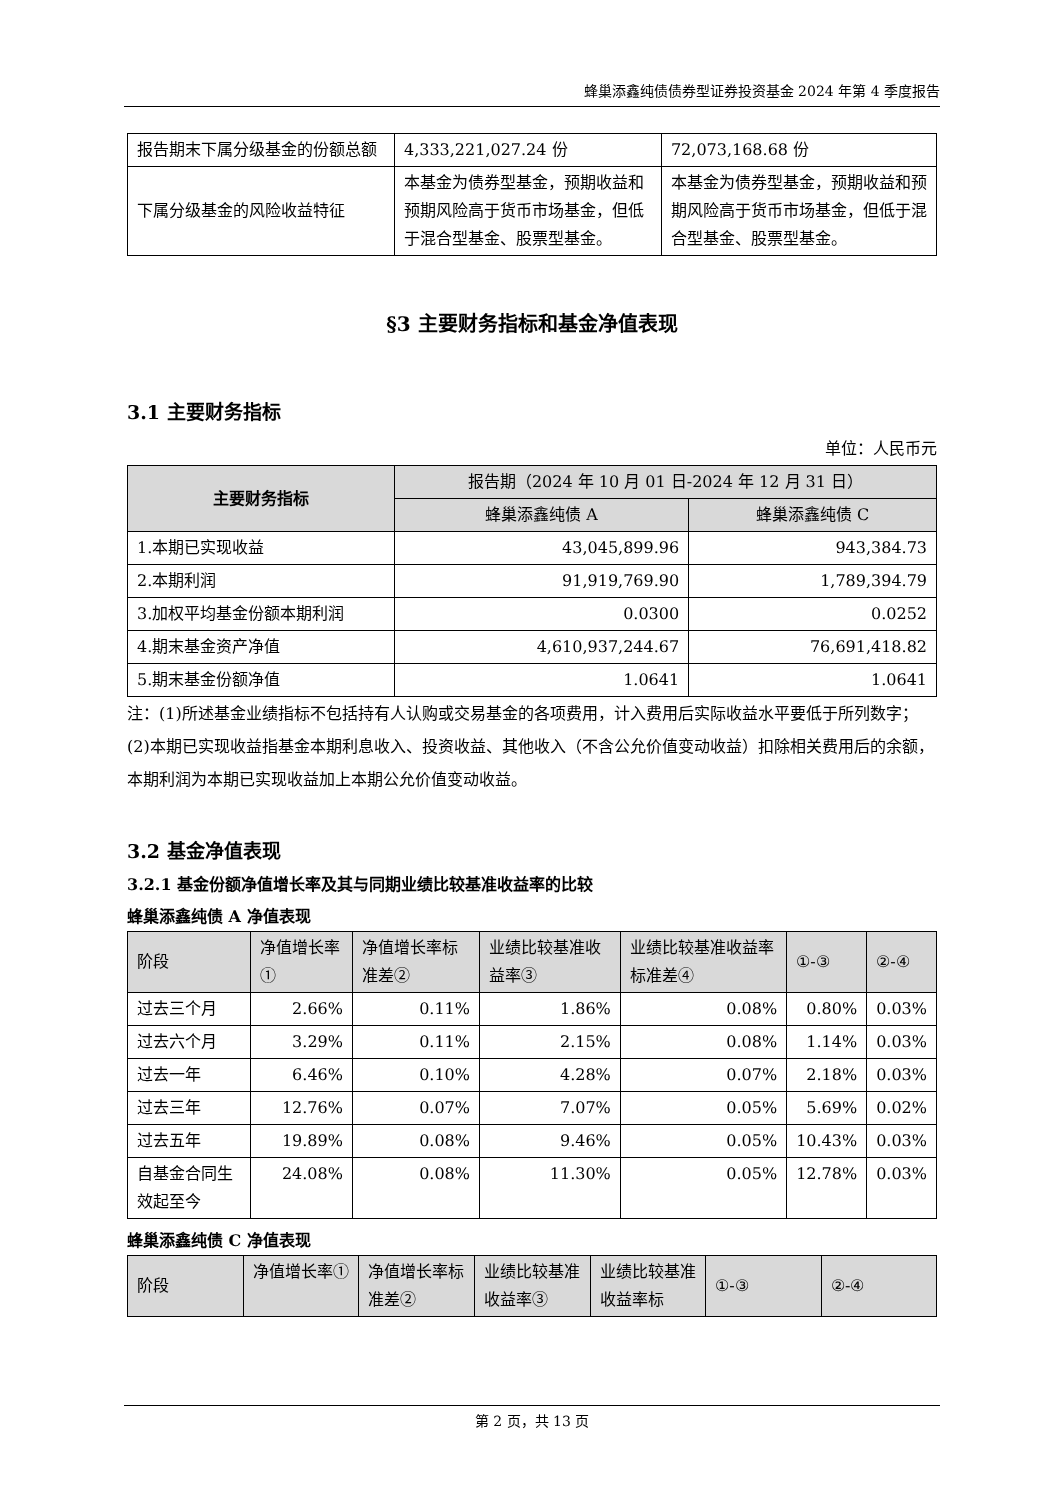蜂巢添鑫纯债债券型证券投资基金 2024 年第 4 季度报告
| 报告期末下属分级基金的份额总额 | 4,333,221,027.24 份 | 72,073,168.68 份 |
| 下属分级基金的风险收益特征 | 本基金为债券型基金，预期收益和预期风险高于货币市场基金，但低于混合型基金、股票型基金。 | 本基金为债券型基金，预期收益和预期风险高于货币市场基金，但低于混合型基金、股票型基金。 |
§3 主要财务指标和基金净值表现
3.1 主要财务指标
单位：人民币元
| 主要财务指标 | 报告期（2024 年 10 月 01 日-2024 年 12 月 31 日） | |
| --- | --- | --- |
| | 蜂巢添鑫纯债 A | 蜂巢添鑫纯债 C |
| 1.本期已实现收益 | 43,045,899.96 | 943,384.73 |
| 2.本期利润 | 91,919,769.90 | 1,789,394.79 |
| 3.加权平均基金份额本期利润 | 0.0300 | 0.0252 |
| 4.期末基金资产净值 | 4,610,937,244.67 | 76,691,418.82 |
| 5.期末基金份额净值 | 1.0641 | 1.0641 |
注：(1)所述基金业绩指标不包括持有人认购或交易基金的各项费用，计入费用后实际收益水平要低于所列数字；
(2)本期已实现收益指基金本期利息收入、投资收益、其他收入（不含公允价值变动收益）扣除相关费用后的余额，本期利润为本期已实现收益加上本期公允价值变动收益。
3.2 基金净值表现
3.2.1 基金份额净值增长率及其与同期业绩比较基准收益率的比较
蜂巢添鑫纯债 A 净值表现
| 阶段 | 净值增长率① | 净值增长率标准差② | 业绩比较基准收益率③ | 业绩比较基准收益率标准差④ | ①-③ | ②-④ |
| 过去三个月 | 2.66% | 0.11% | 1.86% | 0.08% | 0.80% | 0.03% |
| 过去六个月 | 3.29% | 0.11% | 2.15% | 0.08% | 1.14% | 0.03% |
| 过去一年 | 6.46% | 0.10% | 4.28% | 0.07% | 2.18% | 0.03% |
| 过去三年 | 12.76% | 0.07% | 7.07% | 0.05% | 5.69% | 0.02% |
| 过去五年 | 19.89% | 0.08% | 9.46% | 0.05% | 10.43% | 0.03% |
| 自基金合同生效起至今 | 24.08% | 0.08% | 11.30% | 0.05% | 12.78% | 0.03% |
蜂巢添鑫纯债 C 净值表现
| 阶段 | 净值增长率① | 净值增长率标准差② | 业绩比较基准收益率③ | 业绩比较基准收益率标 | ①-③ | ②-④ |
第 2 页，共 13 页